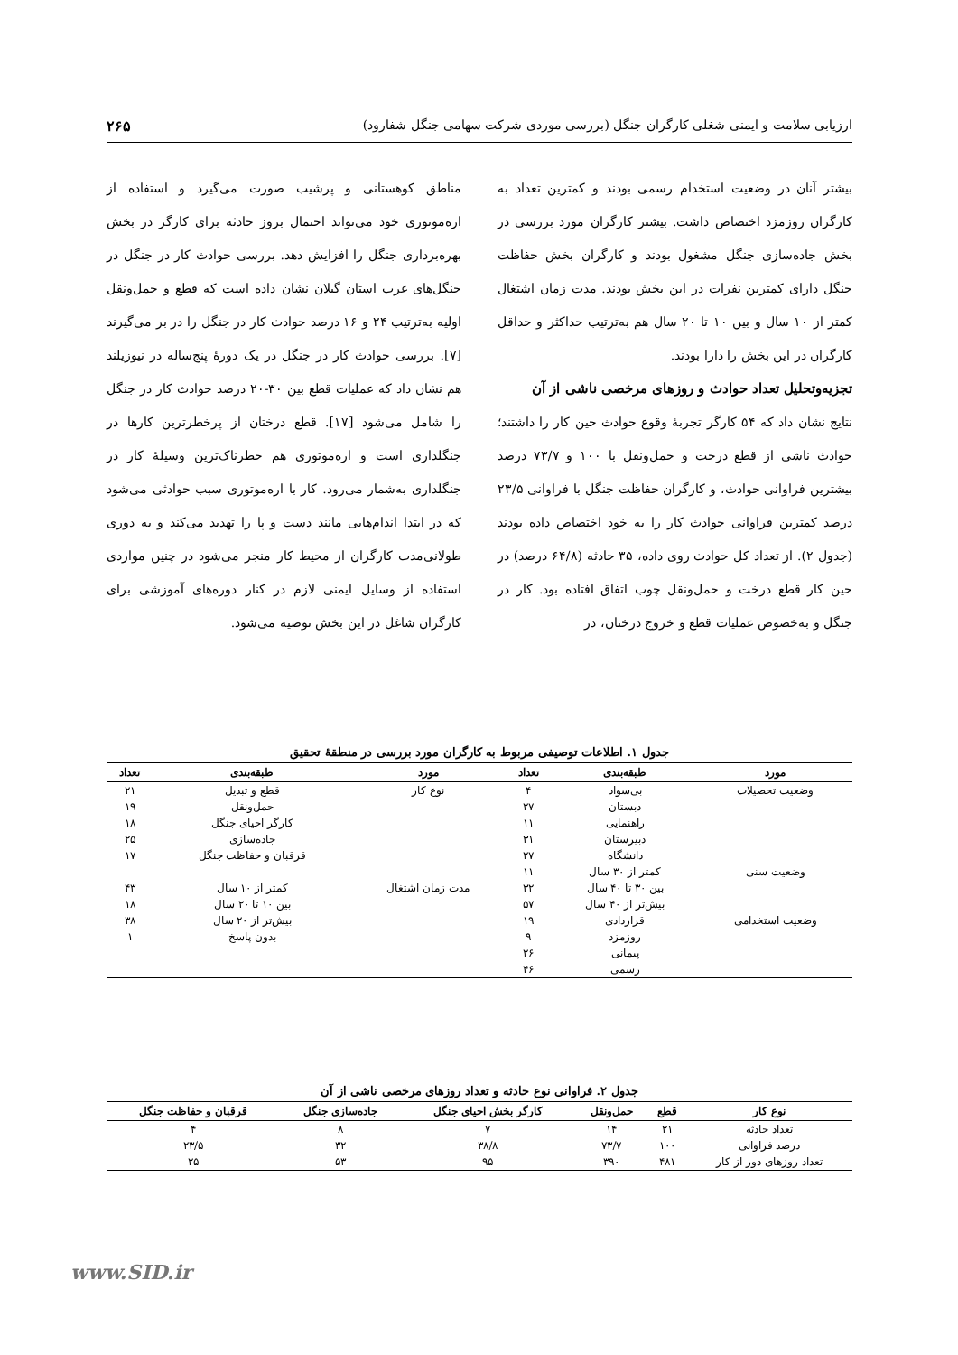ارزیابی سلامت و ایمنی شغلی کارگران جنگل (بررسی موردی شرکت سهامی جنگل شفارود) ۲۶۵
بیشتر آنان در وضعیت استخدام رسمی بودند و کمترین تعداد به کارگران روزمزد اختصاص داشت. بیشتر کارگران مورد بررسی در بخش جاده‌سازی جنگل مشغول بودند و کارگران بخش حفاظت جنگل دارای کمترین نفرات در این بخش بودند. مدت زمان اشتغال کمتر از ۱۰ سال و بین ۱۰ تا ۲۰ سال هم به‌ترتیب حداکثر و حداقل کارگران در این بخش را دارا بودند.
تجزیه‌وتحلیل تعداد حوادث و روزهای مرخصی ناشی از آن
نتایج نشان داد که ۵۴ کارگر تجربهٔ وقوع حوادث حین کار را داشتند؛ حوادث ناشی از قطع درخت و حمل‌ونقل با ۱۰۰ و ۷۳/۷ درصد بیشترین فراوانی حوادث، و کارگران حفاظت جنگل با فراوانی ۲۳/۵ درصد کمترین فراوانی حوادث کار را به خود اختصاص داده بودند (جدول ۲). از تعداد کل حوادث روی داده، ۳۵ حادثه (۶۴/۸ درصد) در حین کار قطع درخت و حمل‌ونقل چوب اتفاق افتاده بود. کار در جنگل و به‌خصوص عملیات قطع و خروج درختان، در
مناطق کوهستانی و پرشیب صورت می‌گیرد و استفاده از اره‌موتوری خود می‌تواند احتمال بروز حادثه برای کارگر در بخش بهره‌برداری جنگل را افزایش دهد. بررسی حوادث کار در جنگل در جنگل‌های غرب استان گیلان نشان داده است که قطع و حمل‌ونقل اولیه به‌ترتیب ۲۴ و ۱۶ درصد حوادث کار در جنگل را در بر می‌گیرند [۷]. بررسی حوادث کار در جنگل در یک دورهٔ پنج‌ساله در نیوزیلند هم نشان داد که عملیات قطع بین ۳۰-۲۰ درصد حوادث کار در جنگل را شامل می‌شود [۱۷]. قطع درختان از پرخطرترین کارها در جنگلداری است و اره‌موتوری هم خطرناک‌ترین وسیلهٔ کار در جنگلداری به‌شمار می‌رود. کار با اره‌موتوری سبب حوادثی می‌شود که در ابتدا اندام‌هایی مانند دست و پا را تهدید می‌کند و به دوری طولانی‌مدت کارگران از محیط کار منجر می‌شود در چنین مواردی استفاده از وسایل ایمنی لازم در کنار دوره‌های آموزشی برای کارگران شاغل در این بخش توصیه می‌شود.
جدول ۱. اطلاعات توصیفی مربوط به کارگران مورد بررسی در منطقهٔ تحقیق
| مورد | طبقه‌بندی | تعداد | مورد | طبقه‌بندی | تعداد |
| --- | --- | --- | --- | --- | --- |
| وضعیت تحصیلات | بی‌سواد | ۴ | نوع کار | قطع و تبدیل | ۲۱ |
| | دبستان | ۲۷ | | حمل‌ونقل | ۱۹ |
| | راهنمایی | ۱۱ | | کارگر احیای جنگل | ۱۸ |
| | دبیرستان | ۳۱ | | جاده‌سازی | ۲۵ |
| | دانشگاه | ۲۷ | | قرقبان و حفاظت جنگل | ۱۷ |
| وضعیت سنی | کمتر از ۳۰ سال | ۱۱ | | | |
| | بین ۳۰ تا ۴۰ سال | ۳۲ | مدت زمان اشتغال | کمتر از ۱۰ سال | ۴۳ |
| | بیش‌تر از ۴۰ سال | ۵۷ | | بین ۱۰ تا ۲۰ سال | ۱۸ |
| وضعیت استخدامی | قراردادی | ۱۹ | | بیش‌تر از ۲۰ سال | ۳۸ |
| | روزمزد | ۹ | | بدون پاسخ | ۱ |
| | پیمانی | ۲۶ | | | |
| | رسمی | ۴۶ | | | |
جدول ۲. فراوانی نوع حادثه و تعداد روزهای مرخصی ناشی از آن
| نوع کار | قطع | حمل‌ونقل | کارگر بخش احیای جنگل | جاده‌سازی جنگل | قرقبان و حفاظت جنگل |
| --- | --- | --- | --- | --- | --- |
| تعداد حادثه | ۲۱ | ۱۴ | ۷ | ۸ | ۴ |
| درصد فراوانی | ۱۰۰ | ۷۳/۷ | ۳۸/۸ | ۳۲ | ۲۳/۵ |
| تعداد روزهای دور از کار | ۴۸۱ | ۳۹۰ | ۹۵ | ۵۳ | ۲۵ |
www.SID.ir